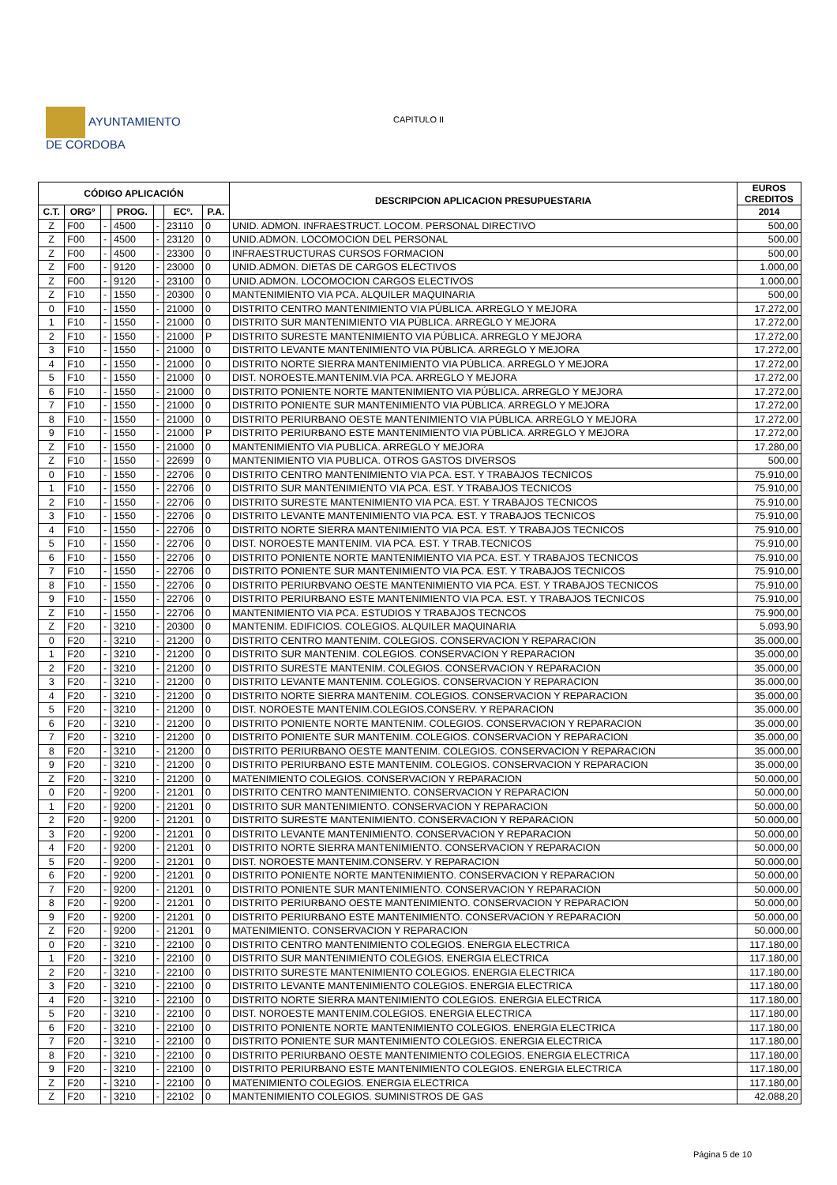AYUNTAMIENTO
DE CORDOBA
CAPITULO II
| CÓDIGO APLICACIÓN | | | | | | | DESCRIPCION APLICACION PRESUPUESTARIA | EUROS CREDITOS |
| --- | --- | --- | --- | --- | --- | --- | --- | --- |
| C.T. | ORGº | | PROG. | | ECº. | P.A. | | 2014 |
| Z | F00 | - | 4500 | - | 23110 | 0 | UNID. ADMON. INFRAESTRUCT. LOCOM. PERSONAL DIRECTIVO | 500,00 |
| Z | F00 | - | 4500 | - | 23120 | 0 | UNID.ADMON. LOCOMOCION DEL PERSONAL | 500,00 |
| Z | F00 | - | 4500 | - | 23300 | 0 | INFRAESTRUCTURAS CURSOS FORMACION | 500,00 |
| Z | F00 | - | 9120 | - | 23000 | 0 | UNID.ADMON. DIETAS DE CARGOS ELECTIVOS | 1.000,00 |
| Z | F00 | - | 9120 | - | 23100 | 0 | UNID.ADMON. LOCOMOCION CARGOS ELECTIVOS | 1.000,00 |
| Z | F10 | - | 1550 | - | 20300 | 0 | MANTENIMIENTO VIA PCA. ALQUILER MAQUINARIA | 500,00 |
| 0 | F10 | - | 1550 | - | 21000 | 0 | DISTRITO CENTRO MANTENIMIENTO VIA PÚBLICA. ARREGLO Y MEJORA | 17.272,00 |
| 1 | F10 | - | 1550 | - | 21000 | 0 | DISTRITO SUR MANTENIMIENTO VIA PÚBLICA. ARREGLO Y MEJORA | 17.272,00 |
| 2 | F10 | - | 1550 | - | 21000 | P | DISTRITO SURESTE MANTENIMIENTO VIA PÚBLICA. ARREGLO Y MEJORA | 17.272,00 |
| 3 | F10 | - | 1550 | - | 21000 | 0 | DISTRITO LEVANTE MANTENIMIENTO VIA PÚBLICA. ARREGLO Y MEJORA | 17.272,00 |
| 4 | F10 | - | 1550 | - | 21000 | 0 | DISTRITO NORTE SIERRA MANTENIMIENTO VIA PÚBLICA. ARREGLO Y MEJORA | 17.272,00 |
| 5 | F10 | - | 1550 | - | 21000 | 0 | DIST. NOROESTE.MANTENIM.VIA PCA. ARREGLO Y MEJORA | 17.272,00 |
| 6 | F10 | - | 1550 | - | 21000 | 0 | DISTRITO PONIENTE NORTE MANTENIMIENTO VIA PÚBLICA. ARREGLO Y MEJORA | 17.272,00 |
| 7 | F10 | - | 1550 | - | 21000 | 0 | DISTRITO PONIENTE SUR MANTENIMIENTO VIA PÚBLICA. ARREGLO Y MEJORA | 17.272,00 |
| 8 | F10 | - | 1550 | - | 21000 | 0 | DISTRITO PERIURBANO OESTE MANTENIMIENTO VIA PÚBLICA. ARREGLO Y MEJORA | 17.272,00 |
| 9 | F10 | - | 1550 | - | 21000 | P | DISTRITO PERIURBANO ESTE MANTENIMIENTO VIA PÚBLICA. ARREGLO Y MEJORA | 17.272,00 |
| Z | F10 | - | 1550 | - | 21000 | 0 | MANTENIMIENTO VIA PUBLICA. ARREGLO Y MEJORA | 17.280,00 |
| Z | F10 | - | 1550 | - | 22699 | 0 | MANTENIMIENTO VIA PUBLICA. OTROS GASTOS DIVERSOS | 500,00 |
| 0 | F10 | - | 1550 | - | 22706 | 0 | DISTRITO CENTRO MANTENIMIENTO VIA PCA. EST. Y TRABAJOS TECNICOS | 75.910,00 |
| 1 | F10 | - | 1550 | - | 22706 | 0 | DISTRITO SUR MANTENIMIENTO VIA PCA. EST. Y TRABAJOS TECNICOS | 75.910,00 |
| 2 | F10 | - | 1550 | - | 22706 | 0 | DISTRITO SURESTE MANTENIMIENTO VIA PCA. EST. Y TRABAJOS TECNICOS | 75.910,00 |
| 3 | F10 | - | 1550 | - | 22706 | 0 | DISTRITO LEVANTE MANTENIMIENTO VIA PCA. EST. Y TRABAJOS TECNICOS | 75.910,00 |
| 4 | F10 | - | 1550 | - | 22706 | 0 | DISTRITO NORTE SIERRA MANTENIMIENTO VIA PCA. EST. Y TRABAJOS TECNICOS | 75.910,00 |
| 5 | F10 | - | 1550 | - | 22706 | 0 | DIST. NOROESTE MANTENIM. VIA PCA. EST. Y TRAB.TECNICOS | 75.910,00 |
| 6 | F10 | - | 1550 | - | 22706 | 0 | DISTRITO PONIENTE NORTE MANTENIMIENTO VIA PCA. EST. Y TRABAJOS TECNICOS | 75.910,00 |
| 7 | F10 | - | 1550 | - | 22706 | 0 | DISTRITO PONIENTE SUR MANTENIMIENTO VIA PCA. EST. Y TRABAJOS TECNICOS | 75.910,00 |
| 8 | F10 | - | 1550 | - | 22706 | 0 | DISTRITO PERIURBVANO OESTE MANTENIMIENTO VIA PCA. EST. Y TRABAJOS TECNICOS | 75.910,00 |
| 9 | F10 | - | 1550 | - | 22706 | 0 | DISTRITO PERIURBANO ESTE MANTENIMIENTO VIA PCA. EST. Y TRABAJOS TECNICOS | 75.910,00 |
| Z | F10 | - | 1550 | - | 22706 | 0 | MANTENIMIENTO VIA PCA. ESTUDIOS Y TRABAJOS TECNCOS | 75.900,00 |
| Z | F20 | - | 3210 | - | 20300 | 0 | MANTENIM. EDIFICIOS. COLEGIOS. ALQUILER MAQUINARIA | 5.093,90 |
| 0 | F20 | - | 3210 | - | 21200 | 0 | DISTRITO CENTRO MANTENIM. COLEGIOS. CONSERVACION Y REPARACION | 35.000,00 |
| 1 | F20 | - | 3210 | - | 21200 | 0 | DISTRITO SUR MANTENIM. COLEGIOS. CONSERVACION Y REPARACION | 35.000,00 |
| 2 | F20 | - | 3210 | - | 21200 | 0 | DISTRITO SURESTE MANTENIM. COLEGIOS. CONSERVACION Y REPARACION | 35.000,00 |
| 3 | F20 | - | 3210 | - | 21200 | 0 | DISTRITO LEVANTE MANTENIM. COLEGIOS. CONSERVACION Y REPARACION | 35.000,00 |
| 4 | F20 | - | 3210 | - | 21200 | 0 | DISTRITO NORTE SIERRA MANTENIM. COLEGIOS. CONSERVACION Y REPARACION | 35.000,00 |
| 5 | F20 | - | 3210 | - | 21200 | 0 | DIST. NOROESTE MANTENIM.COLEGIOS.CONSERV. Y REPARACION | 35.000,00 |
| 6 | F20 | - | 3210 | - | 21200 | 0 | DISTRITO PONIENTE NORTE MANTENIM. COLEGIOS. CONSERVACION Y REPARACION | 35.000,00 |
| 7 | F20 | - | 3210 | - | 21200 | 0 | DISTRITO PONIENTE SUR MANTENIM. COLEGIOS. CONSERVACION Y REPARACION | 35.000,00 |
| 8 | F20 | - | 3210 | - | 21200 | 0 | DISTRITO PERIURBANO OESTE MANTENIM. COLEGIOS. CONSERVACION Y REPARACION | 35.000,00 |
| 9 | F20 | - | 3210 | - | 21200 | 0 | DISTRITO PERIURBANO ESTE MANTENIM. COLEGIOS. CONSERVACION Y REPARACION | 35.000,00 |
| Z | F20 | - | 3210 | - | 21200 | 0 | MATENIMIENTO COLEGIOS. CONSERVACION Y REPARACION | 50.000,00 |
| 0 | F20 | - | 9200 | - | 21201 | 0 | DISTRITO CENTRO MANTENIMIENTO. CONSERVACION Y REPARACION | 50.000,00 |
| 1 | F20 | - | 9200 | - | 21201 | 0 | DISTRITO SUR MANTENIMIENTO. CONSERVACION Y REPARACION | 50.000,00 |
| 2 | F20 | - | 9200 | - | 21201 | 0 | DISTRITO SURESTE MANTENIMIENTO. CONSERVACION Y REPARACION | 50.000,00 |
| 3 | F20 | - | 9200 | - | 21201 | 0 | DISTRITO LEVANTE MANTENIMIENTO. CONSERVACION Y REPARACION | 50.000,00 |
| 4 | F20 | - | 9200 | - | 21201 | 0 | DISTRITO NORTE SIERRA MANTENIMIENTO. CONSERVACION Y REPARACION | 50.000,00 |
| 5 | F20 | - | 9200 | - | 21201 | 0 | DIST. NOROESTE MANTENIM.CONSERV. Y REPARACION | 50.000,00 |
| 6 | F20 | - | 9200 | - | 21201 | 0 | DISTRITO PONIENTE NORTE MANTENIMIENTO. CONSERVACION Y REPARACION | 50.000,00 |
| 7 | F20 | - | 9200 | - | 21201 | 0 | DISTRITO PONIENTE SUR MANTENIMIENTO. CONSERVACION Y REPARACION | 50.000,00 |
| 8 | F20 | - | 9200 | - | 21201 | 0 | DISTRITO PERIURBANO OESTE MANTENIMIENTO. CONSERVACION Y REPARACION | 50.000,00 |
| 9 | F20 | - | 9200 | - | 21201 | 0 | DISTRITO PERIURBANO ESTE MANTENIMIENTO. CONSERVACION Y REPARACION | 50.000,00 |
| Z | F20 | - | 9200 | - | 21201 | 0 | MATENIMIENTO. CONSERVACION Y REPARACION | 50.000,00 |
| 0 | F20 | - | 3210 | - | 22100 | 0 | DISTRITO CENTRO MANTENIMIENTO COLEGIOS. ENERGIA ELECTRICA | 117.180,00 |
| 1 | F20 | - | 3210 | - | 22100 | 0 | DISTRITO SUR MANTENIMIENTO COLEGIOS. ENERGIA ELECTRICA | 117.180,00 |
| 2 | F20 | - | 3210 | - | 22100 | 0 | DISTRITO SURESTE MANTENIMIENTO COLEGIOS. ENERGIA ELECTRICA | 117.180,00 |
| 3 | F20 | - | 3210 | - | 22100 | 0 | DISTRITO LEVANTE MANTENIMIENTO COLEGIOS. ENERGIA ELECTRICA | 117.180,00 |
| 4 | F20 | - | 3210 | - | 22100 | 0 | DISTRITO NORTE SIERRA MANTENIMIENTO COLEGIOS. ENERGIA ELECTRICA | 117.180,00 |
| 5 | F20 | - | 3210 | - | 22100 | 0 | DIST. NOROESTE MANTENIM.COLEGIOS. ENERGIA ELECTRICA | 117.180,00 |
| 6 | F20 | - | 3210 | - | 22100 | 0 | DISTRITO PONIENTE NORTE MANTENIMIENTO COLEGIOS. ENERGIA ELECTRICA | 117.180,00 |
| 7 | F20 | - | 3210 | - | 22100 | 0 | DISTRITO PONIENTE SUR MANTENIMIENTO COLEGIOS. ENERGIA ELECTRICA | 117.180,00 |
| 8 | F20 | - | 3210 | - | 22100 | 0 | DISTRITO PERIURBANO OESTE MANTENIMIENTO COLEGIOS. ENERGIA ELECTRICA | 117.180,00 |
| 9 | F20 | - | 3210 | - | 22100 | 0 | DISTRITO PERIURBANO ESTE MANTENIMIENTO COLEGIOS. ENERGIA ELECTRICA | 117.180,00 |
| Z | F20 | - | 3210 | - | 22100 | 0 | MATENIMIENTO COLEGIOS. ENERGIA ELECTRICA | 117.180,00 |
| Z | F20 | - | 3210 | - | 22102 | 0 | MANTENIMIENTO COLEGIOS. SUMINISTROS DE GAS | 42.088,20 |
Página 5 de 10